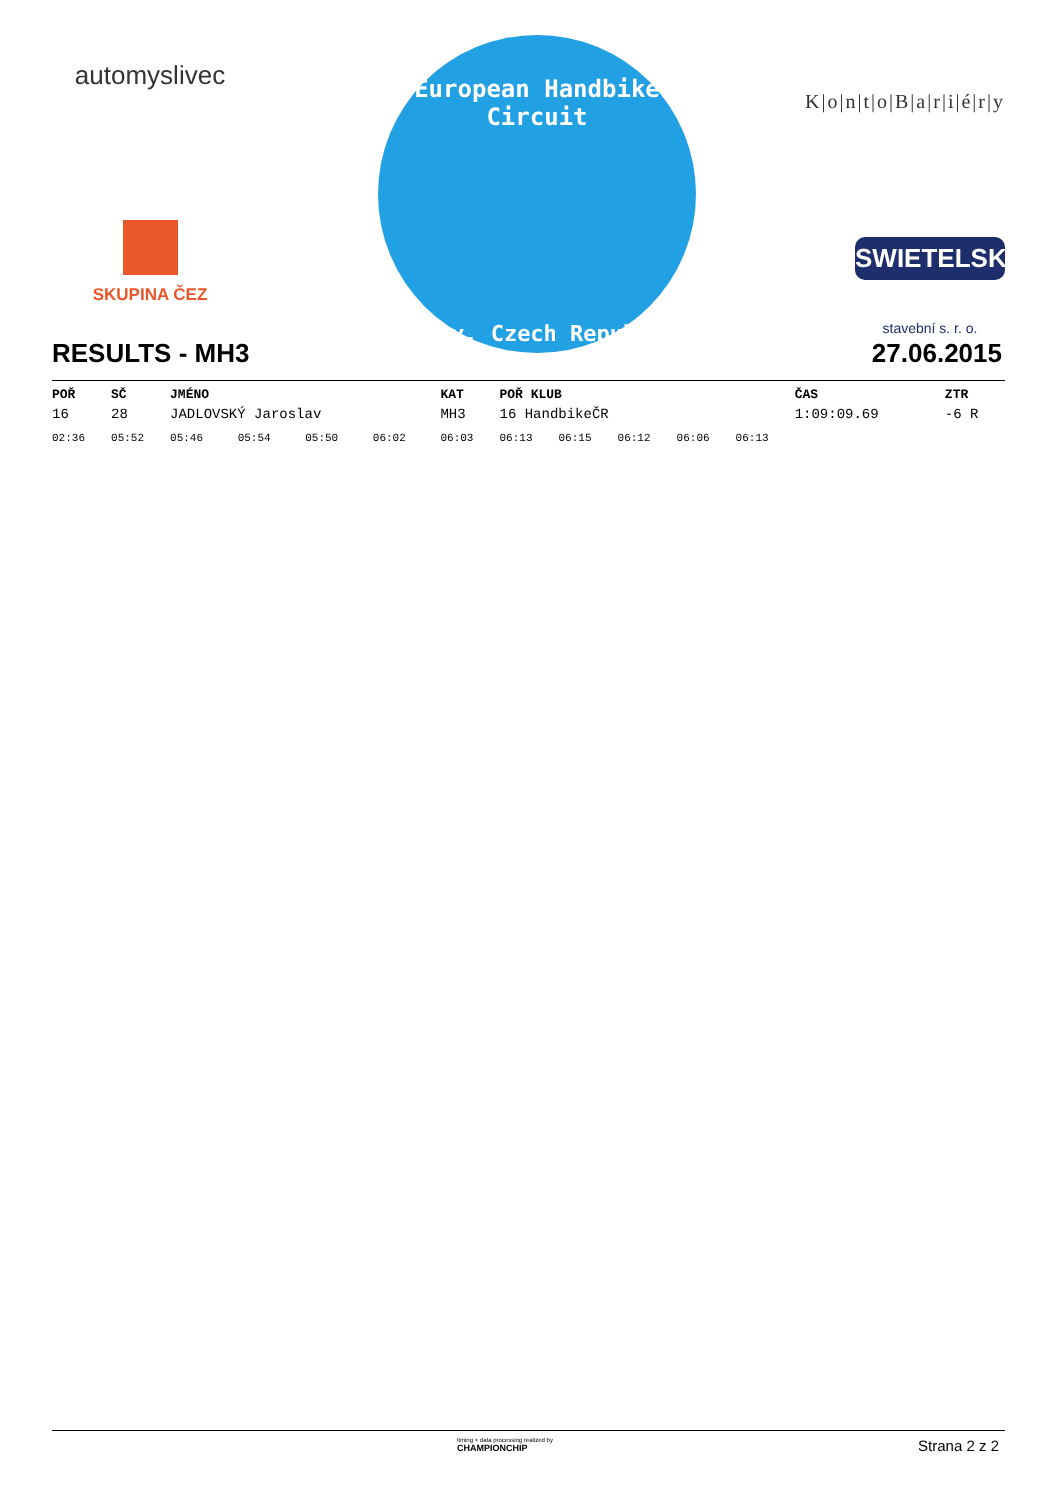automyslivec
SKUPINA ČEZ
European Handbike Circuit
Louny, Czech Republic
K|o|n|t|o|B|a|r|i|é|r|y
SWIETELSKY
stavební s. r. o.
RESULTS - MH3 27.06.2015
| POŘ | SČ | JMÉNO | | | | KAT | POŘ KLUB | | | | | ČAS | ZTR |
| --- | --- | --- | --- | --- | --- | --- | --- | --- | --- | --- | --- | --- | --- |
| 16 | 28 | JADLOVSKÝ Jaroslav | | | | MH3 | 16 HandbikeČR | | | | | 1:09:09.69 | -6 R |
| 02:36 | 05:52 | 05:46 | 05:54 | 05:50 | 06:02 | 06:03 | 06:13 | 06:15 | 06:12 | 06:06 | 06:13 | | |
timing + data processing realized by
CHAMPIONCHIP Strana 2 z 2